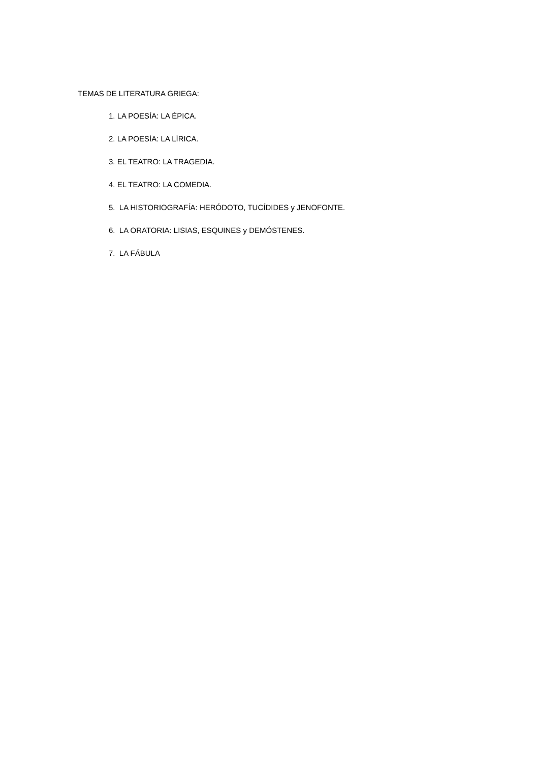TEMAS DE LITERATURA GRIEGA:
1. LA POESÍA: LA ÉPICA.
2. LA POESÍA: LA LÍRICA.
3. EL TEATRO: LA TRAGEDIA.
4. EL TEATRO: LA COMEDIA.
5. LA HISTORIOGRAFÍA: HERÓDOTO, TUCÍDIDES y JENOFONTE.
6. LA ORATORIA: LISIAS, ESQUINES y DEMÓSTENES.
7. LA FÁBULA